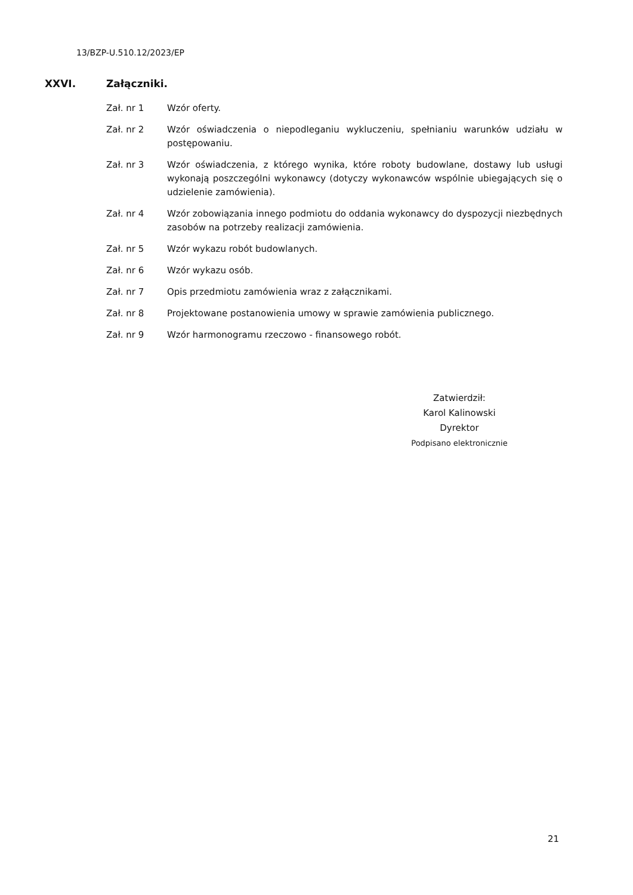13/BZP-U.510.12/2023/EP
XXVI. Załączniki.
Zał. nr 1 Wzór oferty.
Zał. nr 2 Wzór oświadczenia o niepodleganiu wykluczeniu, spełnianiu warunków udziału w postępowaniu.
Zał. nr 3 Wzór oświadczenia, z którego wynika, które roboty budowlane, dostawy lub usługi wykonają poszczególni wykonawcy (dotyczy wykonawców wspólnie ubiegających się o udzielenie zamówienia).
Zał. nr 4 Wzór zobowiązania innego podmiotu do oddania wykonawcy do dyspozycji niezbędnych zasobów na potrzeby realizacji zamówienia.
Zał. nr 5 Wzór wykazu robót budowlanych.
Zał. nr 6 Wzór wykazu osób.
Zał. nr 7 Opis przedmiotu zamówienia wraz z załącznikami.
Zał. nr 8 Projektowane postanowienia umowy w sprawie zamówienia publicznego.
Zał. nr 9 Wzór harmonogramu rzeczowo - finansowego robót.
Zatwierdził:
Karol Kalinowski
Dyrektor
Podpisano elektronicznie
21